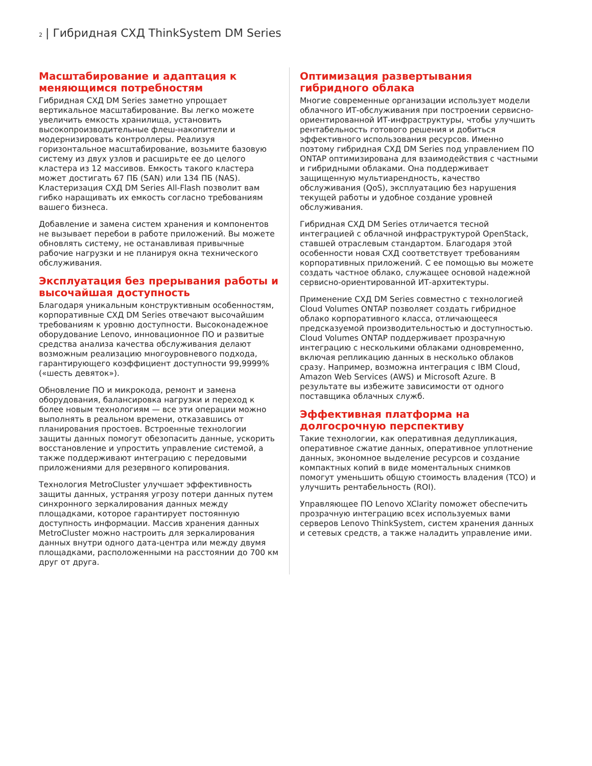2 | Гибридная СХД ThinkSystem DM Series
Масштабирование и адаптация к меняющимся потребностям
Гибридная СХД DM Series заметно упрощает вертикальное масштабирование. Вы легко можете увеличить емкость хранилища, установить высокопроизводительные флеш-накопители и модернизировать контроллеры. Реализуя горизонтальное масштабирование, возьмите базовую систему из двух узлов и расширьте ее до целого кластера из 12 массивов. Емкость такого кластера может достигать 67 ПБ (SAN) или 134 ПБ (NAS). Кластеризация СХД DM Series All-Flash позволит вам гибко наращивать их емкость согласно требованиям вашего бизнеса.
Добавление и замена систем хранения и компонентов не вызывает перебои в работе приложений. Вы можете обновлять систему, не останавливая привычные рабочие нагрузки и не планируя окна технического обслуживания.
Эксплуатация без прерывания работы и высочайшая доступность
Благодаря уникальным конструктивным особенностям, корпоративные СХД DM Series отвечают высочайшим требованиям к уровню доступности. Высоконадежное оборудование Lenovo, инновационное ПО и развитые средства анализа качества обслуживания делают возможным реализацию многоуровневого подхода, гарантирующего коэффициент доступности 99,9999% («шесть девяток»).
Обновление ПО и микрокода, ремонт и замена оборудования, балансировка нагрузки и переход к более новым технологиям — все эти операции можно выполнять в реальном времени, отказавшись от планирования простоев. Встроенные технологии защиты данных помогут обезопасить данные, ускорить восстановление и упростить управление системой, а также поддерживают интеграцию с передовыми приложениями для резервного копирования.
Технология MetroCluster улучшает эффективность защиты данных, устраняя угрозу потери данных путем синхронного зеркалирования данных между площадками, которое гарантирует постоянную доступность информации. Массив хранения данных MetroCluster можно настроить для зеркалирования данных внутри одного дата-центра или между двумя площадками, расположенными на расстоянии до 700 км друг от друга.
Оптимизация развертывания гибридного облака
Многие современные организации использует модели облачного ИТ-обслуживания при построении сервисно-ориентированной ИТ-инфраструктуры, чтобы улучшить рентабельность готового решения и добиться эффективного использования ресурсов. Именно поэтому гибридная СХД DM Series под управлением ПО ONTAP оптимизирована для взаимодействия с частными и гибридными облаками. Она поддерживает защищенную мультиарендность, качество обслуживания (QoS), эксплуатацию без нарушения текущей работы и удобное создание уровней обслуживания.
Гибридная СХД DM Series отличается тесной интеграцией с облачной инфраструктурой OpenStack, ставшей отраслевым стандартом. Благодаря этой особенности новая СХД соответствует требованиям корпоративных приложений. С ее помощью вы можете создать частное облако, служащее основой надежной сервисно-ориентированной ИТ-архитектуры.
Применение СХД DM Series совместно с технологией Cloud Volumes ONTAP позволяет создать гибридное облако корпоративного класса, отличающееся предсказуемой производительностью и доступностью. Cloud Volumes ONTAP поддерживает прозрачную интеграцию с несколькими облаками одновременно, включая репликацию данных в несколько облаков сразу. Например, возможна интеграция с IBM Cloud, Amazon Web Services (AWS) и Microsoft Azure. В результате вы избежите зависимости от одного поставщика облачных служб.
Эффективная платформа на долгосрочную перспективу
Такие технологии, как оперативная дедупликация, оперативное сжатие данных, оперативное уплотнение данных, экономное выделение ресурсов и создание компактных копий в виде моментальных снимков помогут уменьшить общую стоимость владения (TCO) и улучшить рентабельность (ROI).
Управляющее ПО Lenovo XClarity поможет обеспечить прозрачную интеграцию всех используемых вами серверов Lenovo ThinkSystem, систем хранения данных и сетевых средств, а также наладить управление ими.